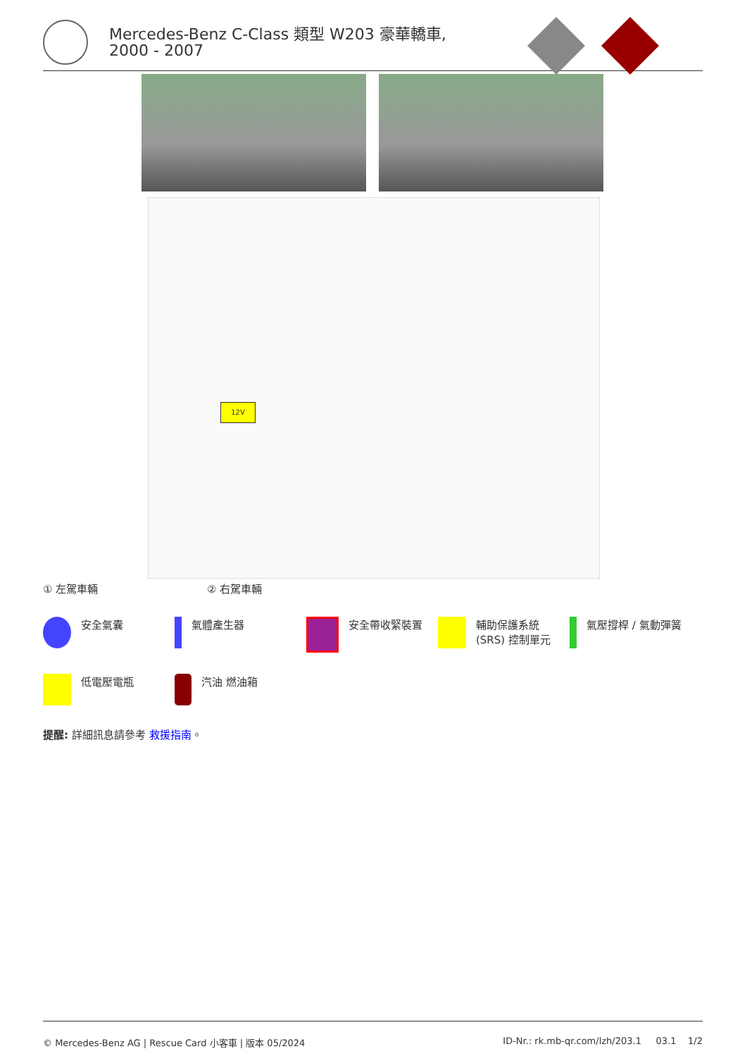Mercedes-Benz C-Class 類型 W203 豪華轎車, 2000 - 2007
12V
① 左駕車輛 ② 右駕車輛
安全氣囊 氣體產生器 安全帶收緊裝置 輔助保護系統 (SRS) 控制單元
氣壓撐桿 / 氣動彈簧
低電壓電瓶 汽油 燃油箱
提醒: 詳細訊息請參考 救援指南。
© Mercedes-Benz AG | Rescue Card 小客車 | 版本 05/2024 ID-Nr.: rk.mb-qr.com/lzh/203.1 03.1 1/2